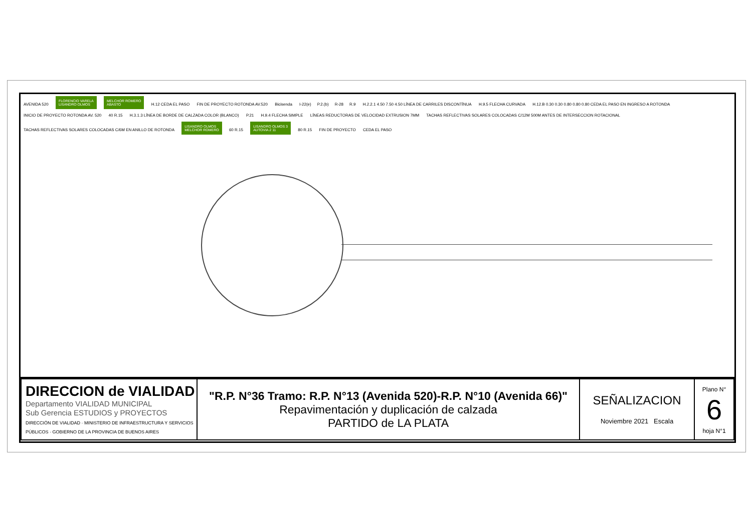AVENIDA 520 FLORENCIO VARELA
LISANDRO OLMOS MELCHOR ROMERO
ABASTO H.12 CEDA EL PASO FIN DE PROYECTO ROTONDA AV.520 Bicisenda I-22(e) P.2.(b) R-28 R.9 H.2.2.1 4.50 7.50 4.50 LÍNEA DE CARRILES DISCONTÍNUA H.9.5 FLECHA CURVADA H.12.B 0.30 0.30 0.80 0.80 0.80 CEDA EL PASO EN INGRESO A ROTONDA INICIO DE PROYECTO ROTONDA AV. 520 40 R.15 H.3.1.3 LÍNEA DE BORDE DE CALZADA COLOR (BLANCO) P.21 H.9.4 FLECHA SIMPLE LÍNEAS REDUCTORAS DE VELOCIDAD EXTRUSION 7MM TACHAS REFLECTIVAS SOLARES COLOCADAS C/12M 500M ANTES DE INTERSECCION ROTACIONAL TACHAS REFLECTIVAS SOLARES COLOCADAS C/6M EN ANILLO DE ROTONDA LISANDRO OLMOS
MELCHOR ROMERO 60 R.15 LISANDRO OLMOS 3
AUTOVIA 2 11 80 R.15 FIN DE PROYECTO CEDA EL PASO
| DIRECCION de VIALIDAD Departamento VIALIDAD MUNICIPAL Sub Gerencia ESTUDIOS y PROYECTOS DIRECCIÓN DE VIALIDAD · MINISTERIO DE INFRAESTRUCTURA Y SERVICIOS PÚBLICOS · GOBIERNO DE LA PROVINCIA DE BUENOS AIRES | "R.P. N°36 Tramo: R.P. N°13 (Avenida 520)-R.P. N°10 (Avenida 66)" Repavimentación y duplicación de calzada PARTIDO de LA PLATA | SEÑALIZACION Noviembre 2021 Escala | Plano N° 6 hoja N°1 |